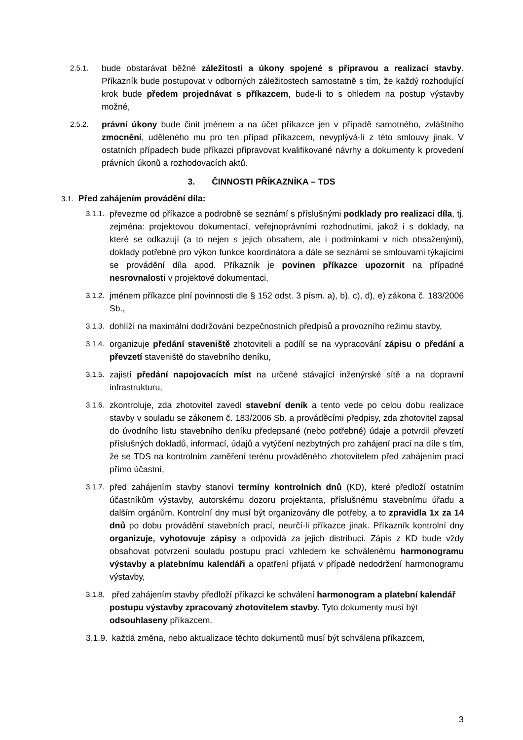2.5.1.
bude obstarávat běžné záležitosti a úkony spojené s přípravou a realizací stavby. Příkazník bude postupovat v odborných záležitostech samostatně s tím, že každý rozhodující krok bude předem projednávat s příkazcem, bude-li to s ohledem na postup výstavby možné,
2.5.2.
právní úkony bude činit jménem a na účet příkazce jen v případě samotného, zvláštního zmocnění, uděleného mu pro ten případ příkazcem, nevyplývá-li z této smlouvy jinak. V ostatních případech bude příkazci připravovat kvalifikované návrhy a dokumenty k provedení právních úkonů a rozhodovacích aktů.
3. ČINNOSTI PŘÍKAZNÍKA – TDS
3.1. Před zahájením provádění díla:
3.1.1.
převezme od příkazce a podrobně se seznámí s příslušnými podklady pro realizaci díla, tj. zejména: projektovou dokumentací, veřejnoprávními rozhodnutími, jakož i s doklady, na které se odkazují (a to nejen s jejich obsahem, ale i podmínkami v nich obsaženými), doklady potřebné pro výkon funkce koordinátora a dále se seznámí se smlouvami týkajícími se provádění díla apod. Příkazník je povinen příkazce upozornit na případné nesrovnalosti v projektové dokumentaci,
3.1.2.
jménem příkazce plní povinnosti dle § 152 odst. 3 písm. a), b), c), d), e) zákona č. 183/2006 Sb.,
3.1.3.
dohlíží na maximální dodržování bezpečnostních předpisů a provozního režimu stavby,
3.1.4.
organizuje předání staveniště zhotoviteli a podílí se na vypracování zápisu o předání a převzetí staveniště do stavebního deníku,
3.1.5.
zajistí předání napojovacích míst na určené stávající inženýrské sítě a na dopravní infrastrukturu,
3.1.6.
zkontroluje, zda zhotovitel zavedl stavební deník a tento vede po celou dobu realizace stavby v souladu se zákonem č. 183/2006 Sb. a prováděcími předpisy, zda zhotovitel zapsal do úvodního listu stavebního deníku předepsané (nebo potřebné) údaje a potvrdil převzetí příslušných dokladů, informací, údajů a vytýčení nezbytných pro zahájení prací na díle s tím, že se TDS na kontrolním zaměření terénu prováděného zhotovitelem před zahájením prací přímo účastní,
3.1.7.
před zahájením stavby stanoví termíny kontrolních dnů (KD), které předloží ostatním účastníkům výstavby, autorskému dozoru projektanta, příslušnému stavebnímu úřadu a dalším orgánům. Kontrolní dny musí být organizovány dle potřeby, a to zpravidla 1x za 14 dnů po dobu provádění stavebních prací, neurčí-li příkazce jinak. Příkazník kontrolní dny organizuje, vyhotovuje zápisy a odpovídá za jejich distribuci. Zápis z KD bude vždy obsahovat potvrzení souladu postupu prací vzhledem ke schválenému harmonogramu výstavby a platebnímu kalendáři a opatření přijatá v případě nedodržení harmonogramu výstavby,
3.1.8.
před zahájením stavby předloží příkazci ke schválení harmonogram a platební kalendář postupu výstavby zpracovaný zhotovitelem stavby. Tyto dokumenty musí být odsouhlaseny příkazcem.
3.1.9.
každá změna, nebo aktualizace těchto dokumentů musí být schválena příkazcem,
3